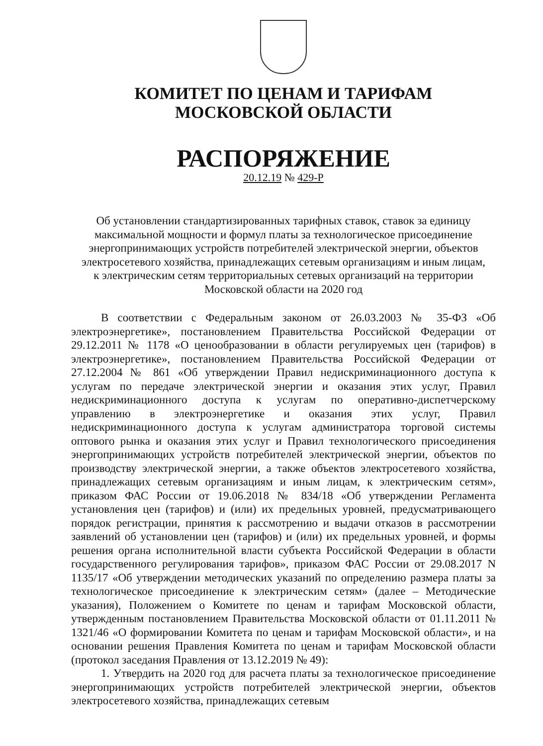КОМИТЕТ ПО ЦЕНАМ И ТАРИФАМ
МОСКОВСКОЙ ОБЛАСТИ
РАСПОРЯЖЕНИЕ
20.12.19 № 429-Р
Об установлении стандартизированных тарифных ставок, ставок за единицу максимальной мощности и формул платы за технологическое присоединение энергопринимающих устройств потребителей электрической энергии, объектов электросетевого хозяйства, принадлежащих сетевым организациям и иным лицам, к электрическим сетям территориальных сетевых организаций на территории Московской области на 2020 год
В соответствии с Федеральным законом от 26.03.2003 № 35-ФЗ «Об электроэнергетике», постановлением Правительства Российской Федерации от 29.12.2011 № 1178 «О ценообразовании в области регулируемых цен (тарифов) в электроэнергетике», постановлением Правительства Российской Федерации от 27.12.2004 № 861 «Об утверждении Правил недискриминационного доступа к услугам по передаче электрической энергии и оказания этих услуг, Правил недискриминационного доступа к услугам по оперативно-диспетчерскому управлению в электроэнергетике и оказания этих услуг, Правил недискриминационного доступа к услугам администратора торговой системы оптового рынка и оказания этих услуг и Правил технологического присоединения энергопринимающих устройств потребителей электрической энергии, объектов по производству электрической энергии, а также объектов электросетевого хозяйства, принадлежащих сетевым организациям и иным лицам, к электрическим сетям», приказом ФАС России от 19.06.2018 № 834/18 «Об утверждении Регламента установления цен (тарифов) и (или) их предельных уровней, предусматривающего порядок регистрации, принятия к рассмотрению и выдачи отказов в рассмотрении заявлений об установлении цен (тарифов) и (или) их предельных уровней, и формы решения органа исполнительной власти субъекта Российской Федерации в области государственного регулирования тарифов», приказом ФАС России от 29.08.2017 N 1135/17 «Об утверждении методических указаний по определению размера платы за технологическое присоединение к электрическим сетям» (далее – Методические указания), Положением о Комитете по ценам и тарифам Московской области, утвержденным постановлением Правительства Московской области от 01.11.2011 № 1321/46 «О формировании Комитета по ценам и тарифам Московской области», и на основании решения Правления Комитета по ценам и тарифам Московской области (протокол заседания Правления от 13.12.2019 № 49):
1. Утвердить на 2020 год для расчета платы за технологическое присоединение энергопринимающих устройств потребителей электрической энергии, объектов электросетевого хозяйства, принадлежащих сетевым